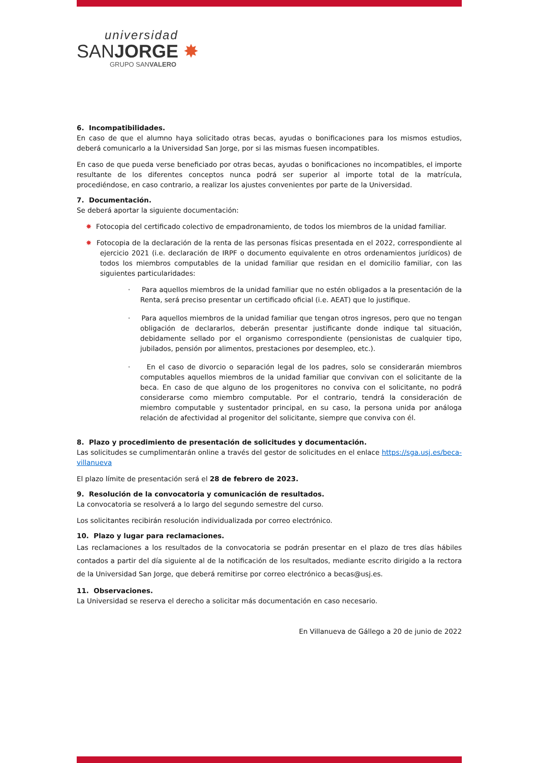universidad
SANJORGE ✸
GRUPO SANVALERO
6. Incompatibilidades.
En caso de que el alumno haya solicitado otras becas, ayudas o bonificaciones para los mismos estudios, deberá comunicarlo a la Universidad San Jorge, por si las mismas fuesen incompatibles.
En caso de que pueda verse beneficiado por otras becas, ayudas o bonificaciones no incompatibles, el importe resultante de los diferentes conceptos nunca podrá ser superior al importe total de la matrícula, procediéndose, en caso contrario, a realizar los ajustes convenientes por parte de la Universidad.
7. Documentación.
Se deberá aportar la siguiente documentación:
✸ Fotocopia del certificado colectivo de empadronamiento, de todos los miembros de la unidad familiar.
✸ Fotocopia de la declaración de la renta de las personas físicas presentada en el 2022, correspondiente al ejercicio 2021 (i.e. declaración de IRPF o documento equivalente en otros ordenamientos jurídicos) de todos los miembros computables de la unidad familiar que residan en el domicilio familiar, con las siguientes particularidades:
· Para aquellos miembros de la unidad familiar que no estén obligados a la presentación de la Renta, será preciso presentar un certificado oficial (i.e. AEAT) que lo justifique.
· Para aquellos miembros de la unidad familiar que tengan otros ingresos, pero que no tengan obligación de declararlos, deberán presentar justificante donde indique tal situación, debidamente sellado por el organismo correspondiente (pensionistas de cualquier tipo, jubilados, pensión por alimentos, prestaciones por desempleo, etc.).
· En el caso de divorcio o separación legal de los padres, solo se considerarán miembros computables aquellos miembros de la unidad familiar que convivan con el solicitante de la beca. En caso de que alguno de los progenitores no conviva con el solicitante, no podrá considerarse como miembro computable. Por el contrario, tendrá la consideración de miembro computable y sustentador principal, en su caso, la persona unida por análoga relación de afectividad al progenitor del solicitante, siempre que conviva con él.
8. Plazo y procedimiento de presentación de solicitudes y documentación.
Las solicitudes se cumplimentarán online a través del gestor de solicitudes en el enlace https://sga.usj.es/beca-villanueva
El plazo límite de presentación será el 28 de febrero de 2023.
9. Resolución de la convocatoria y comunicación de resultados.
La convocatoria se resolverá a lo largo del segundo semestre del curso.
Los solicitantes recibirán resolución individualizada por correo electrónico.
10. Plazo y lugar para reclamaciones.
Las reclamaciones a los resultados de la convocatoria se podrán presentar en el plazo de tres días hábiles contados a partir del día siguiente al de la notificación de los resultados, mediante escrito dirigido a la rectora de la Universidad San Jorge, que deberá remitirse por correo electrónico a becas@usj.es.
11. Observaciones.
La Universidad se reserva el derecho a solicitar más documentación en caso necesario.
En Villanueva de Gállego a 20 de junio de 2022